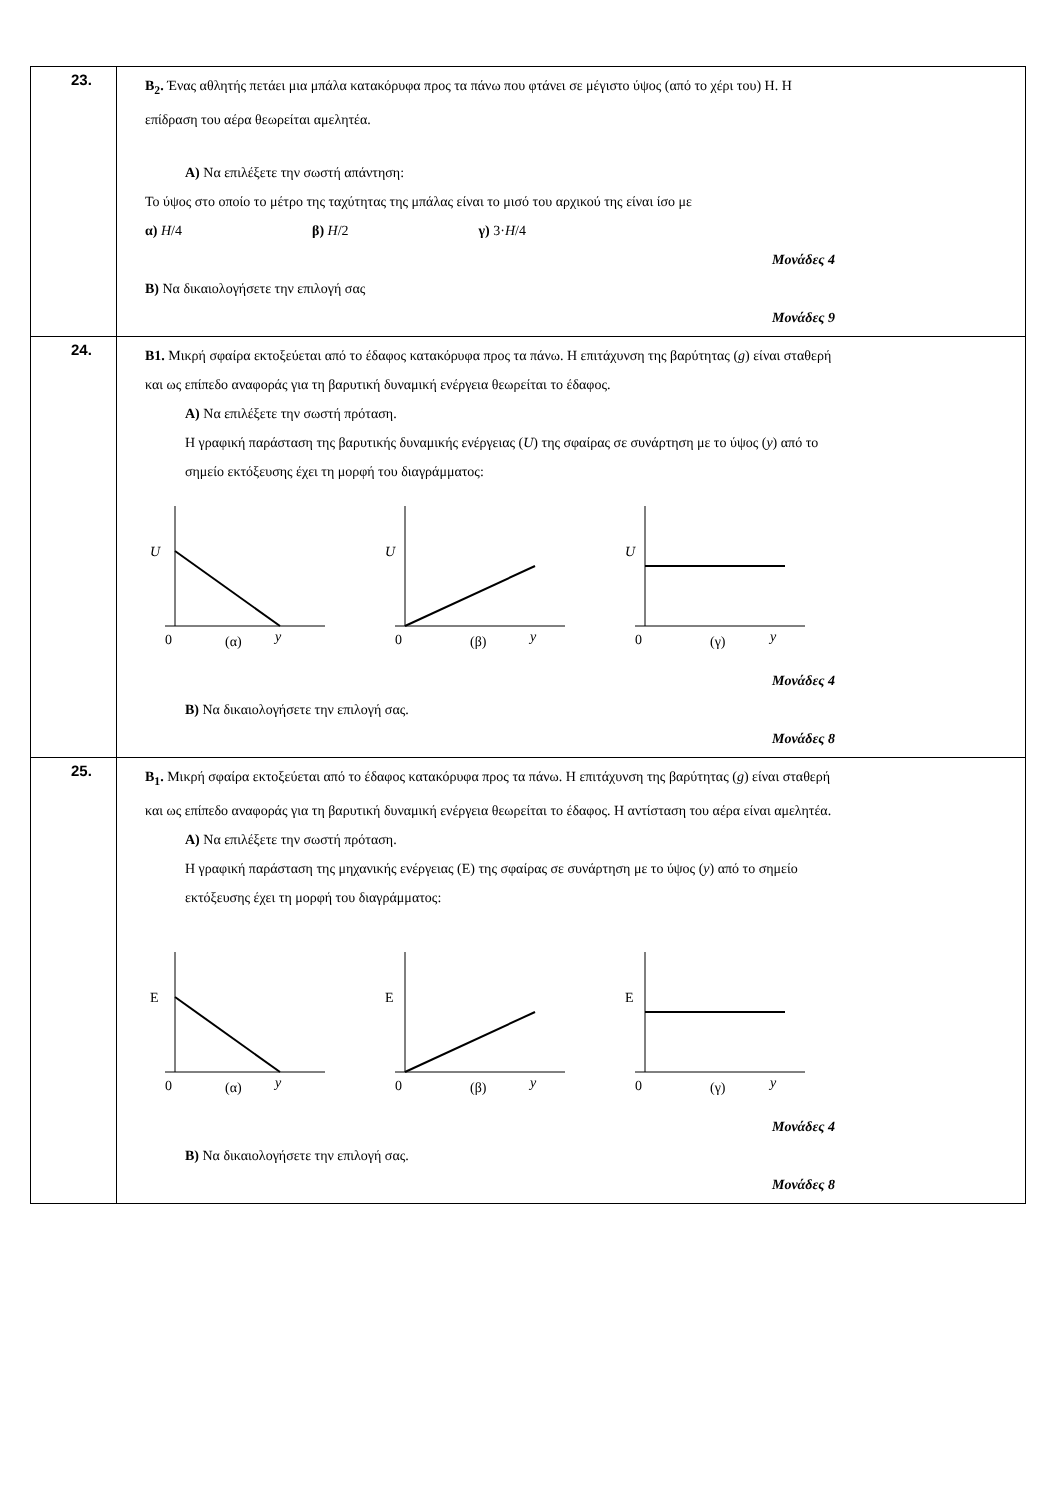| 23. | B<sub>2</sub>. Ένας αθλητής πετάει μια μπάλα κατακόρυφα προς τα πάνω που φτάνει σε μέγιστο ύψος (από το χέρι του) H. Η επίδραση του αέρα θεωρείται αμελητέα. Α) Να επιλέξετε την σωστή απάντηση: Το ύψος στο οποίο το μέτρο της ταχύτητας της μπάλας είναι το μισό του αρχικού της είναι ίσο με α) H /4 β) H /2 γ) 3· H /4 Μονάδες 4 Β) Να δικαιολογήσετε την επιλογή σας Μονάδες 9 |
| 24. | B1. Μικρή σφαίρα εκτοξεύεται από το έδαφος κατακόρυφα προς τα πάνω. Η επιτάχυνση της βαρύτητας ( g ) είναι σταθερή και ως επίπεδο αναφοράς για τη βαρυτική δυναμική ενέργεια θεωρείται το έδαφος. Α) Να επιλέξετε την σωστή πρόταση. Η γραφική παράσταση της βαρυτικής δυναμικής ενέργειας ( U ) της σφαίρας σε συνάρτηση με το ύψος ( y ) από το σημείο εκτόξευσης έχει τη μορφή του διαγράμματος: U 0 (α) y U 0 (β) y U 0 (γ) y Μονάδες 4 Β) Να δικαιολογήσετε την επιλογή σας. Μονάδες 8 |
| 25. | B<sub>1</sub>. Μικρή σφαίρα εκτοξεύεται από το έδαφος κατακόρυφα προς τα πάνω. Η επιτάχυνση της βαρύτητας ( g ) είναι σταθερή και ως επίπεδο αναφοράς για τη βαρυτική δυναμική ενέργεια θεωρείται το έδαφος. Η αντίσταση του αέρα είναι αμελητέα. Α) Να επιλέξετε την σωστή πρόταση. Η γραφική παράσταση της μηχανικής ενέργειας (Ε) της σφαίρας σε συνάρτηση με το ύψος ( y ) από το σημείο εκτόξευσης έχει τη μορφή του διαγράμματος: E 0 (α) y E 0 (β) y E 0 (γ) y Μονάδες 4 Β) Να δικαιολογήσετε την επιλογή σας. Μονάδες 8 |